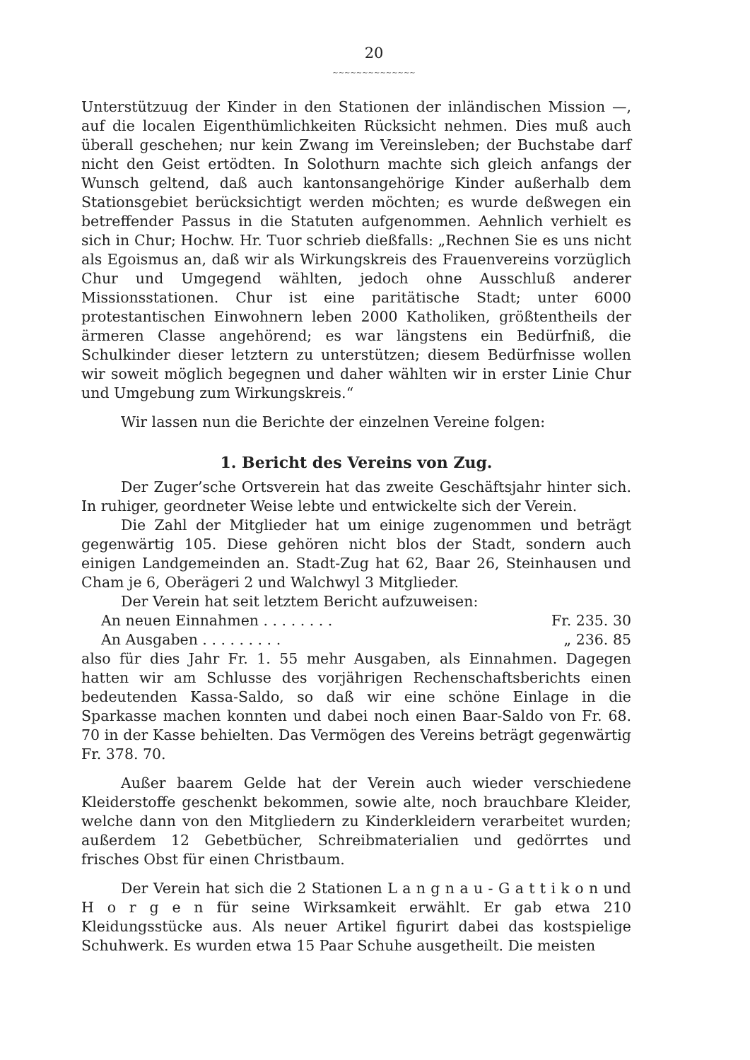20
~~~~~~~~~~~~~~
Unterstützuug der Kinder in den Stationen der inländischen Mission —, auf die localen Eigenthümlichkeiten Rücksicht nehmen. Dies muß auch überall geschehen; nur kein Zwang im Vereinsleben; der Buchstabe darf nicht den Geist ertödten. In Solothurn machte sich gleich anfangs der Wunsch geltend, daß auch kantonsangehörige Kinder außerhalb dem Stationsgebiet berücksichtigt werden möchten; es wurde deßwegen ein betreffender Passus in die Statuten aufgenommen. Aehnlich verhielt es sich in Chur; Hochw. Hr. Tuor schrieb dießfalls: „Rechnen Sie es uns nicht als Egoismus an, daß wir als Wirkungskreis des Frauenvereins vorzüglich Chur und Umgegend wählten, jedoch ohne Ausschluß anderer Missionsstationen. Chur ist eine paritätische Stadt; unter 6000 protestantischen Einwohnern leben 2000 Katholiken, größtentheils der ärmeren Classe angehörend; es war längstens ein Bedürfniß, die Schulkinder dieser letztern zu unterstützen; diesem Bedürfnisse wollen wir soweit möglich begegnen und daher wählten wir in erster Linie Chur und Umgebung zum Wirkungskreis.“
Wir lassen nun die Berichte der einzelnen Vereine folgen:
1. Bericht des Vereins von Zug.
Der Zuger’sche Ortsverein hat das zweite Geschäftsjahr hinter sich. In ruhiger, geordneter Weise lebte und entwickelte sich der Verein.
Die Zahl der Mitglieder hat um einige zugenommen und beträgt gegenwärtig 105. Diese gehören nicht blos der Stadt, sondern auch einigen Landgemeinden an. Stadt-Zug hat 62, Baar 26, Steinhausen und Cham je 6, Oberägeri 2 und Walchwyl 3 Mitglieder.
Der Verein hat seit letztem Bericht aufzuweisen:
An neuen Einnahmen . . . . . . . . Fr. 235. 30
An Ausgaben . . . . . . . . . „ 236. 85
also für dies Jahr Fr. 1. 55 mehr Ausgaben, als Einnahmen. Dagegen hatten wir am Schlusse des vorjährigen Rechenschaftsberichts einen bedeutenden Kassa-Saldo, so daß wir eine schöne Einlage in die Sparkasse machen konnten und dabei noch einen Baar-Saldo von Fr. 68. 70 in der Kasse behielten. Das Vermögen des Vereins beträgt gegenwärtig Fr. 378. 70.
Außer baarem Gelde hat der Verein auch wieder verschiedene Kleiderstoffe geschenkt bekommen, sowie alte, noch brauchbare Kleider, welche dann von den Mitgliedern zu Kinderkleidern verarbeitet wurden; außerdem 12 Gebetbücher, Schreibmaterialien und gedörrtes und frisches Obst für einen Christbaum.
Der Verein hat sich die 2 Stationen L a n g n a u - G a t t i k o n und H o r g e n für seine Wirksamkeit erwählt. Er gab etwa 210 Kleidungsstücke aus. Als neuer Artikel figurirt dabei das kostspielige Schuhwerk. Es wurden etwa 15 Paar Schuhe ausgetheilt. Die meisten